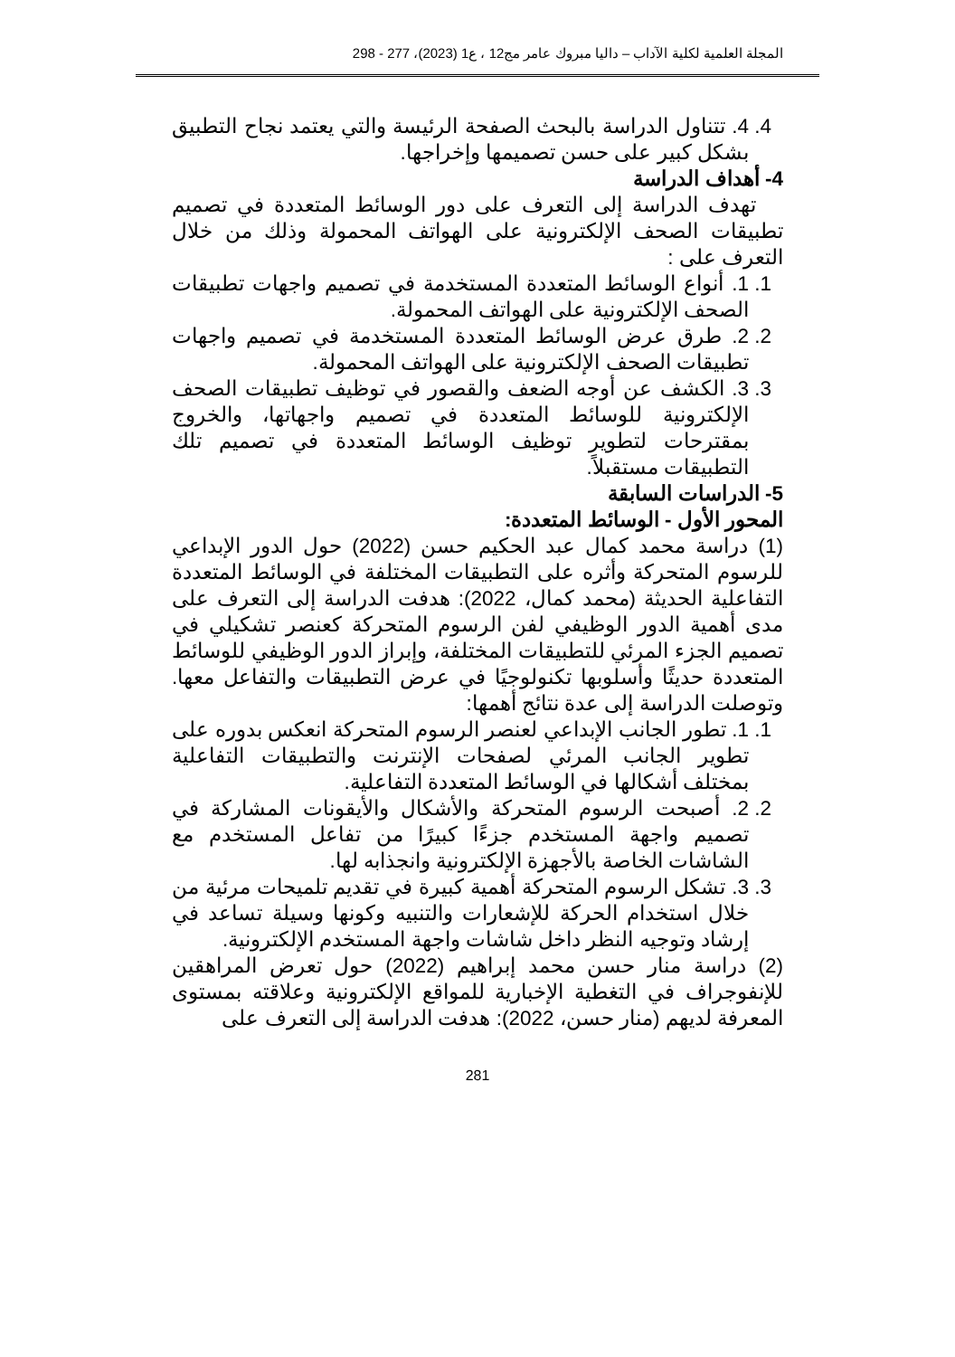المجلة العلمية لكلية الآداب – داليا مبروك عامر مج12 ، ع1 (2023)، 277 - 298
4. 4. تتناول الدراسة بالبحث الصفحة الرئيسة والتي يعتمد نجاح التطبيق بشكل كبير على حسن تصميمها وإخراجها.
4- أهداف الدراسة
تهدف الدراسة إلى التعرف على دور الوسائط المتعددة في تصميم تطبيقات الصحف الإلكترونية على الهواتف المحمولة وذلك من خلال التعرف على :
1. 1. أنواع الوسائط المتعددة المستخدمة في تصميم واجهات تطبيقات الصحف الإلكترونية على الهواتف المحمولة.
2. 2. طرق عرض الوسائط المتعددة المستخدمة في تصميم واجهات تطبيقات الصحف الإلكترونية على الهواتف المحمولة.
3. 3. الكشف عن أوجه الضعف والقصور في توظيف تطبيقات الصحف الإلكترونية للوسائط المتعددة في تصميم واجهاتها، والخروج بمقترحات لتطوير توظيف الوسائط المتعددة في تصميم تلك التطبيقات مستقبلاً.
5- الدراسات السابقة
المحور الأول - الوسائط المتعددة:
(1) دراسة محمد كمال عبد الحكيم حسن (2022) حول الدور الإبداعي للرسوم المتحركة وأثره على التطبيقات المختلفة في الوسائط المتعددة التفاعلية الحديثة (محمد كمال، 2022): هدفت الدراسة إلى التعرف على مدى أهمية الدور الوظيفي لفن الرسوم المتحركة كعنصر تشكيلي في تصميم الجزء المرئي للتطبيقات المختلفة، وإبراز الدور الوظيفي للوسائط المتعددة حديثًا وأسلوبها تكنولوجيًا في عرض التطبيقات والتفاعل معها. وتوصلت الدراسة إلى عدة نتائج أهمها:
1. 1. تطور الجانب الإبداعي لعنصر الرسوم المتحركة انعكس بدوره على تطوير الجانب المرئي لصفحات الإنترنت والتطبيقات التفاعلية بمختلف أشكالها في الوسائط المتعددة التفاعلية.
2. 2. أصبحت الرسوم المتحركة والأشكال والأيقونات المشاركة في تصميم واجهة المستخدم جزءًا كبيرًا من تفاعل المستخدم مع الشاشات الخاصة بالأجهزة الإلكترونية وانجذابه لها.
3. 3. تشكل الرسوم المتحركة أهمية كبيرة في تقديم تلميحات مرئية من خلال استخدام الحركة للإشعارات والتنبيه وكونها وسيلة تساعد في إرشاد وتوجيه النظر داخل شاشات واجهة المستخدم الإلكترونية.
(2) دراسة منار حسن محمد إبراهيم (2022) حول تعرض المراهقين للإنفوجراف في التغطية الإخبارية للمواقع الإلكترونية وعلاقته بمستوى المعرفة لديهم (منار حسن، 2022): هدفت الدراسة إلى التعرف على
281